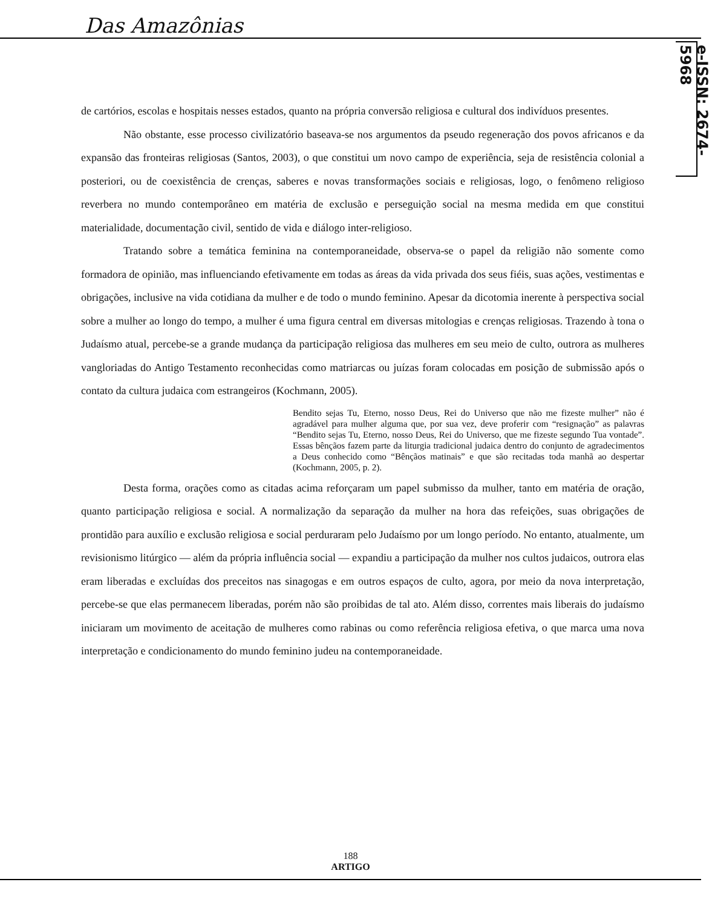Das Amazônias
e-ISSN: 2674-5968
de cartórios, escolas e hospitais nesses estados, quanto na própria conversão religiosa e cultural dos indivíduos presentes.
Não obstante, esse processo civilizatório baseava-se nos argumentos da pseudo regeneração dos povos africanos e da expansão das fronteiras religiosas (Santos, 2003), o que constitui um novo campo de experiência, seja de resistência colonial a posteriori, ou de coexistência de crenças, saberes e novas transformações sociais e religiosas, logo, o fenômeno religioso reverbera no mundo contemporâneo em matéria de exclusão e perseguição social na mesma medida em que constitui materialidade, documentação civil, sentido de vida e diálogo inter-religioso.
Tratando sobre a temática feminina na contemporaneidade, observa-se o papel da religião não somente como formadora de opinião, mas influenciando efetivamente em todas as áreas da vida privada dos seus fiéis, suas ações, vestimentas e obrigações, inclusive na vida cotidiana da mulher e de todo o mundo feminino. Apesar da dicotomia inerente à perspectiva social sobre a mulher ao longo do tempo, a mulher é uma figura central em diversas mitologias e crenças religiosas. Trazendo à tona o Judaísmo atual, percebe-se a grande mudança da participação religiosa das mulheres em seu meio de culto, outrora as mulheres vangloriadas do Antigo Testamento reconhecidas como matriarcas ou juízas foram colocadas em posição de submissão após o contato da cultura judaica com estrangeiros (Kochmann, 2005).
Bendito sejas Tu, Eterno, nosso Deus, Rei do Universo que não me fizeste mulher” não é agradável para mulher alguma que, por sua vez, deve proferir com “resignação” as palavras “Bendito sejas Tu, Eterno, nosso Deus, Rei do Universo, que me fizeste segundo Tua vontade”. Essas bênçãos fazem parte da liturgia tradicional judaica dentro do conjunto de agradecimentos a Deus conhecido como “Bênçãos matinais” e que são recitadas toda manhã ao despertar (Kochmann, 2005, p. 2).
Desta forma, orações como as citadas acima reforçaram um papel submisso da mulher, tanto em matéria de oração, quanto participação religiosa e social. A normalização da separação da mulher na hora das refeições, suas obrigações de prontidão para auxílio e exclusão religiosa e social perduraram pelo Judaísmo por um longo período. No entanto, atualmente, um revisionismo litúrgico — além da própria influência social — expandiu a participação da mulher nos cultos judaicos, outrora elas eram liberadas e excluídas dos preceitos nas sinagogas e em outros espaços de culto, agora, por meio da nova interpretação, percebe-se que elas permanecem liberadas, porém não são proibidas de tal ato. Além disso, correntes mais liberais do judaísmo iniciaram um movimento de aceitação de mulheres como rabinas ou como referência religiosa efetiva, o que marca uma nova interpretação e condicionamento do mundo feminino judeu na contemporaneidade.
188
ARTIGO